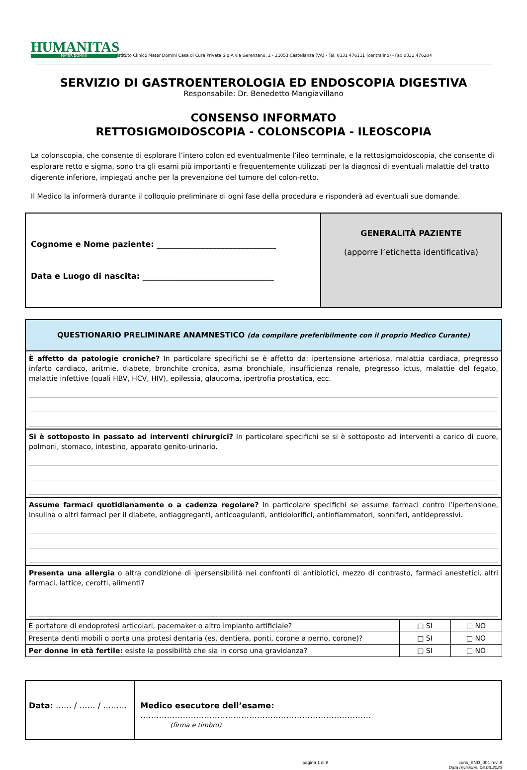HUMANITAS
MATER DOMINI
Istituto Clinico Mater Domini Casa di Cura Privata S.p.A via Gerenzano, 2 - 21053 Castellanza (VA) - Tel. 0331 476111 (centralino) - Fax 0331 476204
SERVIZIO DI GASTROENTEROLOGIA ED ENDOSCOPIA DIGESTIVA
Responsabile: Dr. Benedetto Mangiavillano
CONSENSO INFORMATO
RETTOSIGMOIDOSCOPIA - COLONSCOPIA - ILEOSCOPIA
La colonscopia, che consente di esplorare l’intero colon ed eventualmente l’ileo terminale, e la rettosigmoidoscopia, che consente di esplorare retto e sigma, sono tra gli esami più importanti e frequentemente utilizzati per la diagnosi di eventuali malattie del tratto digerente inferiore, impiegati anche per la prevenzione del tumore del colon-retto.
Il Medico la informerà durante il colloquio preliminare di ogni fase della procedura e risponderà ad eventuali sue domande.
| Cognome e Nome paziente: ______________________________ Data e Luogo di nascita: _________________________________ | GENERALITÀ PAZIENTE (apporre l’etichetta identificativa) |
| QUESTIONARIO PRELIMINARE ANAMNESTICO (da compilare preferibilmente con il proprio Medico Curante) | | |
| È affetto da patologie croniche? In particolare specifichi se è affetto da: ipertensione arteriosa, malattia cardiaca, pregresso infarto cardiaco, aritmie, diabete, bronchite cronica, asma bronchiale, insufficienza renale, pregresso ictus, malattie del fegato, malattie infettive (quali HBV, HCV, HIV), epilessia, glaucoma, ipertrofia prostatica, ecc. | | |
| Si è sottoposto in passato ad interventi chirurgici? In particolare specifichi se si è sottoposto ad interventi a carico di cuore, polmoni, stomaco, intestino, apparato genito-urinario. | | |
| Assume farmaci quotidianamente o a cadenza regolare? In particolare specifichi se assume farmaci contro l’ipertensione, insulina o altri farmaci per il diabete, antiaggreganti, anticoagulanti, antidolorifici, antinfiammatori, sonniferi, antidepressivi. | | |
| Presenta una allergia o altra condizione di ipersensibilità nei confronti di antibiotici, mezzo di contrasto, farmaci anestetici, altri farmaci, lattice, cerotti, alimenti? | | |
| È portatore di endoprotesi articolari, pacemaker o altro impianto artificiale? | □ SI | □ NO |
| Presenta denti mobili o porta una protesi dentaria (es. dentiera, ponti, corone a perno, corone)? | □ SI | □ NO |
| Per donne in età fertile: esiste la possibilità che sia in corso una gravidanza? | □ SI | □ NO |
| Data: …… / …… / ……… | Medico esecutore dell’esame: …………………………………………………………………………… (firma e timbro) |
pagina 1 di 8 cons_END_001 rev. 8
Data revisione: 06.03.2023